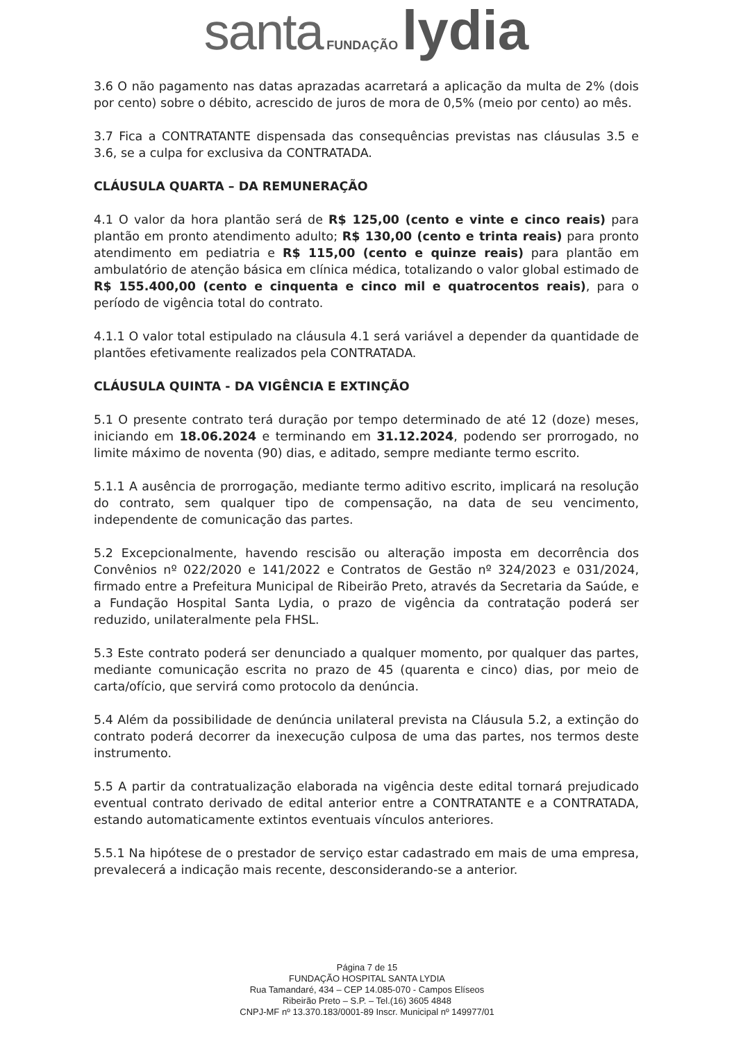santa FUNDAÇÃO lydia
3.6 O não pagamento nas datas aprazadas acarretará a aplicação da multa de 2% (dois por cento) sobre o débito, acrescido de juros de mora de 0,5% (meio por cento) ao mês.
3.7 Fica a CONTRATANTE dispensada das consequências previstas nas cláusulas 3.5 e 3.6, se a culpa for exclusiva da CONTRATADA.
CLÁUSULA QUARTA – DA REMUNERAÇÃO
4.1 O valor da hora plantão será de R$ 125,00 (cento e vinte e cinco reais) para plantão em pronto atendimento adulto; R$ 130,00 (cento e trinta reais) para pronto atendimento em pediatria e R$ 115,00 (cento e quinze reais) para plantão em ambulatório de atenção básica em clínica médica, totalizando o valor global estimado de R$ 155.400,00 (cento e cinquenta e cinco mil e quatrocentos reais), para o período de vigência total do contrato.
4.1.1 O valor total estipulado na cláusula 4.1 será variável a depender da quantidade de plantões efetivamente realizados pela CONTRATADA.
CLÁUSULA QUINTA - DA VIGÊNCIA E EXTINÇÃO
5.1 O presente contrato terá duração por tempo determinado de até 12 (doze) meses, iniciando em 18.06.2024 e terminando em 31.12.2024, podendo ser prorrogado, no limite máximo de noventa (90) dias, e aditado, sempre mediante termo escrito.
5.1.1 A ausência de prorrogação, mediante termo aditivo escrito, implicará na resolução do contrato, sem qualquer tipo de compensação, na data de seu vencimento, independente de comunicação das partes.
5.2 Excepcionalmente, havendo rescisão ou alteração imposta em decorrência dos Convênios nº 022/2020 e 141/2022 e Contratos de Gestão nº 324/2023 e 031/2024, firmado entre a Prefeitura Municipal de Ribeirão Preto, através da Secretaria da Saúde, e a Fundação Hospital Santa Lydia, o prazo de vigência da contratação poderá ser reduzido, unilateralmente pela FHSL.
5.3 Este contrato poderá ser denunciado a qualquer momento, por qualquer das partes, mediante comunicação escrita no prazo de 45 (quarenta e cinco) dias, por meio de carta/ofício, que servirá como protocolo da denúncia.
5.4 Além da possibilidade de denúncia unilateral prevista na Cláusula 5.2, a extinção do contrato poderá decorrer da inexecução culposa de uma das partes, nos termos deste instrumento.
5.5 A partir da contratualização elaborada na vigência deste edital tornará prejudicado eventual contrato derivado de edital anterior entre a CONTRATANTE e a CONTRATADA, estando automaticamente extintos eventuais vínculos anteriores.
5.5.1 Na hipótese de o prestador de serviço estar cadastrado em mais de uma empresa, prevalecerá a indicação mais recente, desconsiderando-se a anterior.
Página 7 de 15
FUNDAÇÃO HOSPITAL SANTA LYDIA
Rua Tamandaré, 434 – CEP 14.085-070 - Campos Elíseos
Ribeirão Preto – S.P. – Tel.(16) 3605 4848
CNPJ-MF nº 13.370.183/0001-89 Inscr. Municipal nº 149977/01